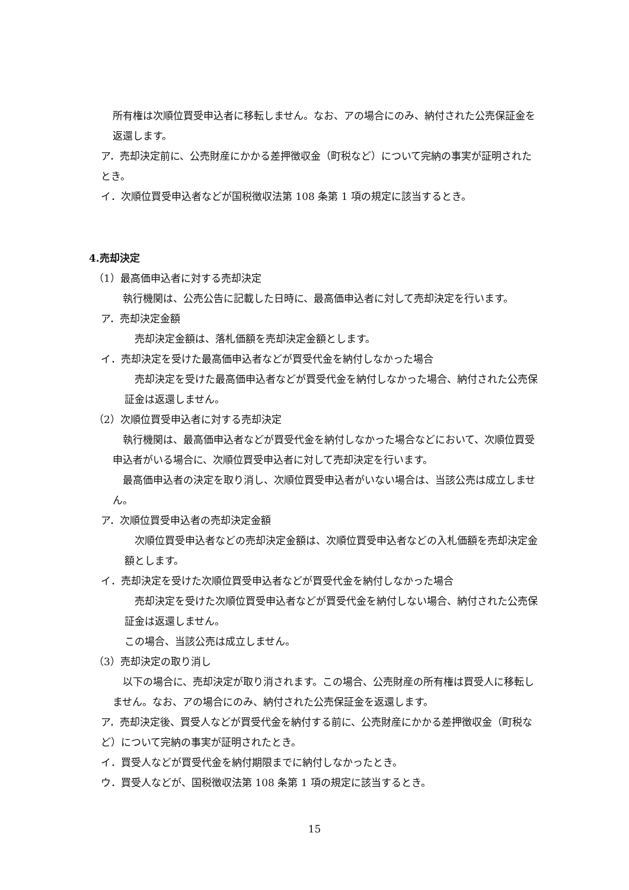所有権は次順位買受申込者に移転しません。なお、アの場合にのみ、納付された公売保証金を返還します。
ア．売却決定前に、公売財産にかかる差押徴収金（町税など）について完納の事実が証明されたとき。
イ．次順位買受申込者などが国税徴収法第 108 条第 1 項の規定に該当するとき。
4.売却決定
（1）最高価申込者に対する売却決定
執行機関は、公売公告に記載した日時に、最高価申込者に対して売却決定を行います。
ア．売却決定金額
売却決定金額は、落札価額を売却決定金額とします。
イ．売却決定を受けた最高価申込者などが買受代金を納付しなかった場合
売却決定を受けた最高価申込者などが買受代金を納付しなかった場合、納付された公売保証金は返還しません。
（2）次順位買受申込者に対する売却決定
執行機関は、最高価申込者などが買受代金を納付しなかった場合などにおいて、次順位買受申込者がいる場合に、次順位買受申込者に対して売却決定を行います。
最高価申込者の決定を取り消し、次順位買受申込者がいない場合は、当該公売は成立しません。
ア．次順位買受申込者の売却決定金額
次順位買受申込者などの売却決定金額は、次順位買受申込者などの入札価額を売却決定金額とします。
イ．売却決定を受けた次順位買受申込者などが買受代金を納付しなかった場合
売却決定を受けた次順位買受申込者などが買受代金を納付しない場合、納付された公売保証金は返還しません。
この場合、当該公売は成立しません。
（3）売却決定の取り消し
以下の場合に、売却決定が取り消されます。この場合、公売財産の所有権は買受人に移転しません。なお、アの場合にのみ、納付された公売保証金を返還します。
ア．売却決定後、買受人などが買受代金を納付する前に、公売財産にかかる差押徴収金（町税など）について完納の事実が証明されたとき。
イ．買受人などが買受代金を納付期限までに納付しなかったとき。
ウ．買受人などが、国税徴収法第 108 条第 1 項の規定に該当するとき。
15